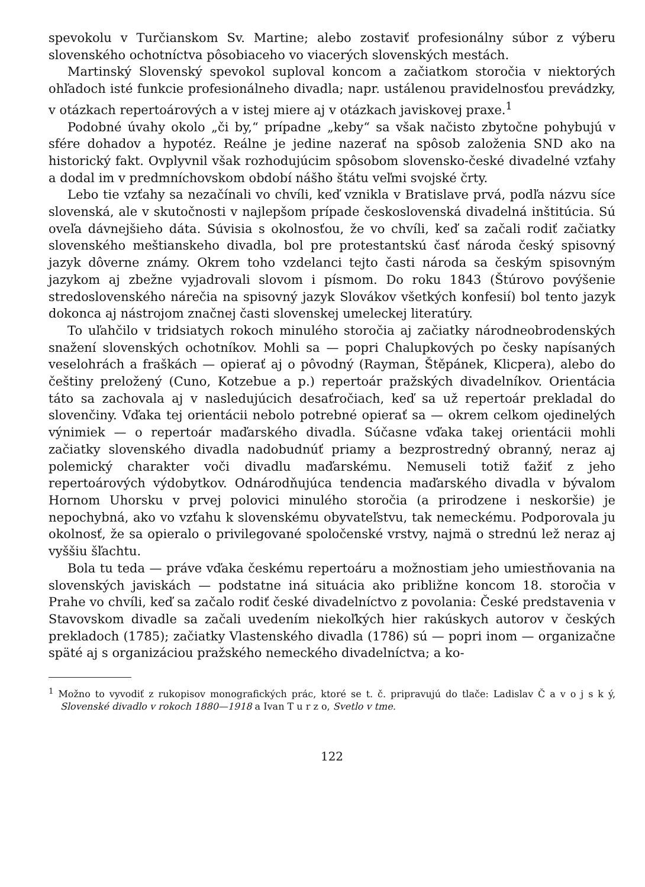spevokolu v Turčianskom Sv. Martine; alebo zostaviť profesionálny súbor z výberu slovenského ochotníctva pôsobiaceho vo viacerých slovenských mestách.
Martinský Slovenský spevokol suploval koncom a začiatkom storočia v niektorých ohľadoch isté funkcie profesionálneho divadla; napr. ustálenou pravidelnosťou prevádzky, v otázkach repertoárových a v istej miere aj v otázkach javiskovej praxe.<sup>1</sup>
Podobné úvahy okolo „či by,“ prípadne „keby“ sa však načisto zbytočne pohybujú v sfére dohadov a hypotéz. Reálne je jedine nazerať na spôsob založenia SND ako na historický fakt. Ovplyvnil však rozhodujúcim spôsobom slovensko-české divadelné vzťahy a dodal im v predmníchovskom období nášho štátu veľmi svojské črty.
Lebo tie vzťahy sa nezačínali vo chvíli, keď vznikla v Bratislave prvá, podľa názvu síce slovenská, ale v skutočnosti v najlepšom prípade československá divadelná inštitúcia. Sú oveľa dávnejšieho dáta. Súvisia s okolnosťou, že vo chvíli, keď sa začali rodiť začiatky slovenského meštianskeho divadla, bol pre protestantskú časť národa český spisovný jazyk dôverne známy. Okrem toho vzdelanci tejto časti národa sa českým spisovným jazykom aj zbežne vyjadrovali slovom i písmom. Do roku 1843 (Štúrovo povýšenie stredoslovenského nárečia na spisovný jazyk Slovákov všetkých konfesií) bol tento jazyk dokonca aj nástrojom značnej časti slovenskej umeleckej literatúry.
To uľahčilo v tridsiatych rokoch minulého storočia aj začiatky národneobrodenských snažení slovenských ochotníkov. Mohli sa — popri Chalupkových po česky napísaných veselohrách a fraškách — opierať aj o pôvodný (Rayman, Štěpánek, Klicpera), alebo do češtiny preložený (Cuno, Kotzebue a p.) repertoár pražských divadelníkov. Orientácia táto sa zachovala aj v nasledujúcich desaťročiach, keď sa už repertoár prekladal do slovenčiny. Vďaka tej orientácii nebolo potrebné opierať sa — okrem celkom ojedinelých výnimiek — o repertoár maďarského divadla. Súčasne vďaka takej orientácii mohli začiatky slovenského divadla nadobudnúť priamy a bezprostredný obranný, neraz aj polemický charakter voči divadlu maďarskému. Nemuseli totiž ťažiť z jeho repertoárových výdobytkov. Odnárodňujúca tendencia maďarského divadla v bývalom Hornom Uhorsku v prvej polovici minulého storočia (a prirodzene i neskoršie) je nepochybná, ako vo vzťahu k slovenskému obyvateľstvu, tak nemeckému. Podporovala ju okolnosť, že sa opieralo o privilegované spoločenské vrstvy, najmä o strednú lež neraz aj vyššiu šľachtu.
Bola tu teda — práve vďaka českému repertoáru a možnostiam jeho umiestňovania na slovenských javiskách — podstatne iná situácia ako približne koncom 18. storočia v Prahe vo chvíli, keď sa začalo rodiť české divadelníctvo z povolania: České predstavenia v Stavovskom divadle sa začali uvedením niekoľkých hier rakúskych autorov v českých prekladoch (1785); začiatky Vlastenského divadla (1786) sú — popri inom — organizačne späté aj s organizáciou pražského nemeckého divadelníctva; a ko-
<sup>1</sup> Možno to vyvodiť z rukopisov monografických prác, ktoré se t. č. pripravujú do tlače: Ladislav Č a v o j s k ý, Slovenské divadlo v rokoch 1880—1918 a Ivan T u r z o, Svetlo v tme.
122